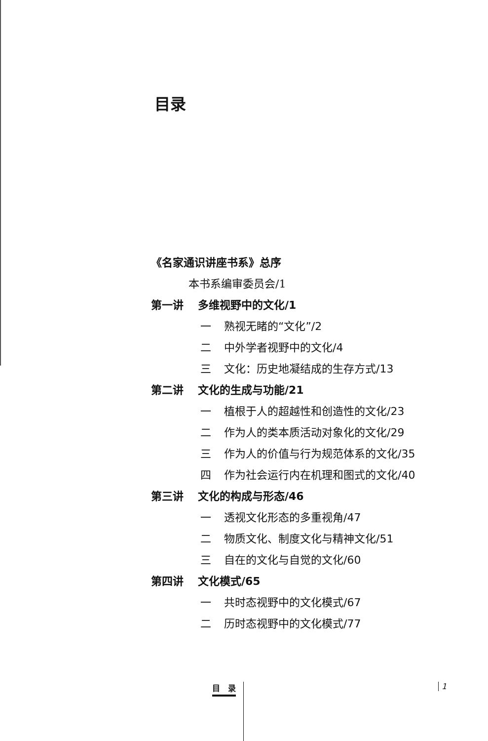目录
《名家通识讲座书系》总序
本书系编审委员会/1
第一讲 多维视野中的文化/1
一 熟视无睹的“文化”/2
二 中外学者视野中的文化/4
三 文化：历史地凝结成的生存方式/13
第二讲 文化的生成与功能/21
一 植根于人的超越性和创造性的文化/23
二 作为人的类本质活动对象化的文化/29
三 作为人的价值与行为规范体系的文化/35
四 作为社会运行内在机理和图式的文化/40
第三讲 文化的构成与形态/46
一 透视文化形态的多重视角/47
二 物质文化、制度文化与精神文化/51
三 自在的文化与自觉的文化/60
第四讲 文化模式/65
一 共时态视野中的文化模式/67
二 历时态视野中的文化模式/77
目　录 1